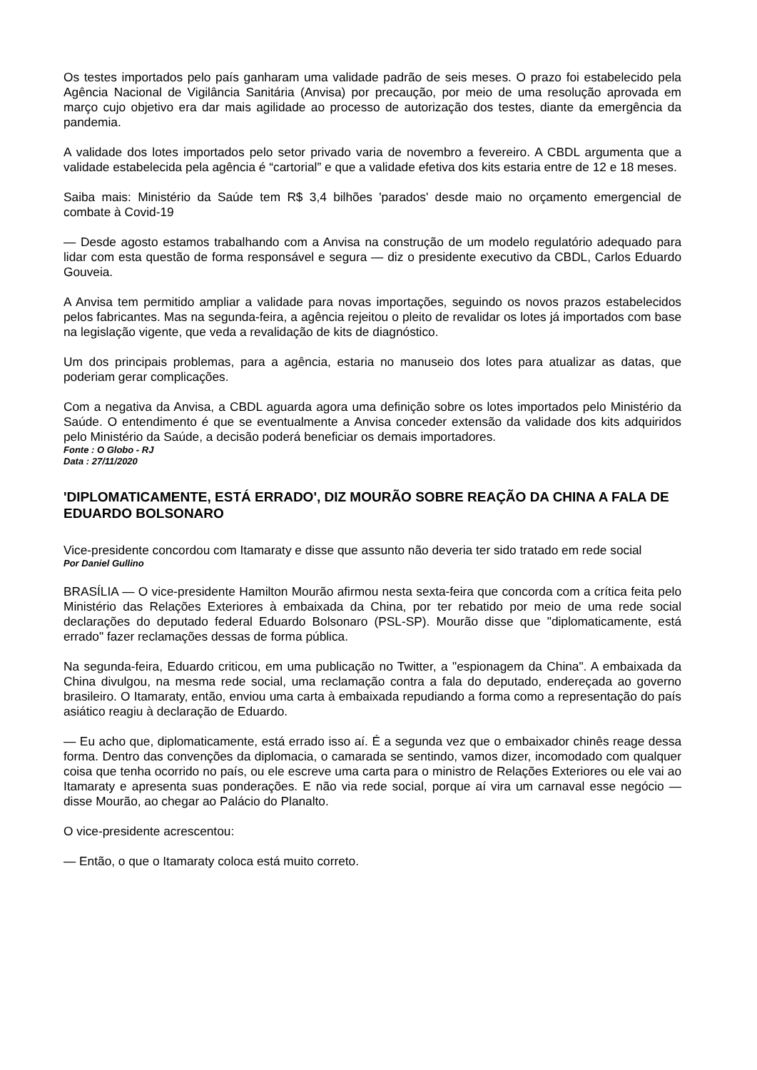Os testes importados pelo país ganharam uma validade padrão de seis meses. O prazo foi estabelecido pela Agência Nacional de Vigilância Sanitária (Anvisa) por precaução, por meio de uma resolução aprovada em março cujo objetivo era dar mais agilidade ao processo de autorização dos testes, diante da emergência da pandemia.
A validade dos lotes importados pelo setor privado varia de novembro a fevereiro. A CBDL argumenta que a validade estabelecida pela agência é “cartorial” e que a validade efetiva dos kits estaria entre de 12 e 18 meses.
Saiba mais: Ministério da Saúde tem R$ 3,4 bilhões 'parados' desde maio no orçamento emergencial de combate à Covid-19
— Desde agosto estamos trabalhando com a Anvisa na construção de um modelo regulatório adequado para lidar com esta questão de forma responsável e segura — diz o presidente executivo da CBDL, Carlos Eduardo Gouveia.
A Anvisa tem permitido ampliar a validade para novas importações, seguindo os novos prazos estabelecidos pelos fabricantes. Mas na segunda-feira, a agência rejeitou o pleito de revalidar os lotes já importados com base na legislação vigente, que veda a revalidação de kits de diagnóstico.
Um dos principais problemas, para a agência, estaria no manuseio dos lotes para atualizar as datas, que poderiam gerar complicações.
Com a negativa da Anvisa, a CBDL aguarda agora uma definição sobre os lotes importados pelo Ministério da Saúde. O entendimento é que se eventualmente a Anvisa conceder extensão da validade dos kits adquiridos pelo Ministério da Saúde, a decisão poderá beneficiar os demais importadores.
Fonte : O Globo - RJ
Data : 27/11/2020
'DIPLOMATICAMENTE, ESTÁ ERRADO', DIZ MOURÃO SOBRE REAÇÃO DA CHINA A FALA DE EDUARDO BOLSONARO
Vice-presidente concordou com Itamaraty e disse que assunto não deveria ter sido tratado em rede social
Por Daniel Gullino
BRASÍLIA — O vice-presidente Hamilton Mourão afirmou nesta sexta-feira que concorda com a crítica feita pelo Ministério das Relações Exteriores à embaixada da China, por ter rebatido por meio de uma rede social declarações do deputado federal Eduardo Bolsonaro (PSL-SP). Mourão disse que "diplomaticamente, está errado" fazer reclamações dessas de forma pública.
Na segunda-feira, Eduardo criticou, em uma publicação no Twitter, a "espionagem da China". A embaixada da China divulgou, na mesma rede social, uma reclamação contra a fala do deputado, endereçada ao governo brasileiro. O Itamaraty, então, enviou uma carta à embaixada repudiando a forma como a representação do país asiático reagiu à declaração de Eduardo.
— Eu acho que, diplomaticamente, está errado isso aí. É a segunda vez que o embaixador chinês reage dessa forma. Dentro das convenções da diplomacia, o camarada se sentindo, vamos dizer, incomodado com qualquer coisa que tenha ocorrido no país, ou ele escreve uma carta para o ministro de Relações Exteriores ou ele vai ao Itamaraty e apresenta suas ponderações. E não via rede social, porque aí vira um carnaval esse negócio — disse Mourão, ao chegar ao Palácio do Planalto.
O vice-presidente acrescentou:
— Então, o que o Itamaraty coloca está muito correto.